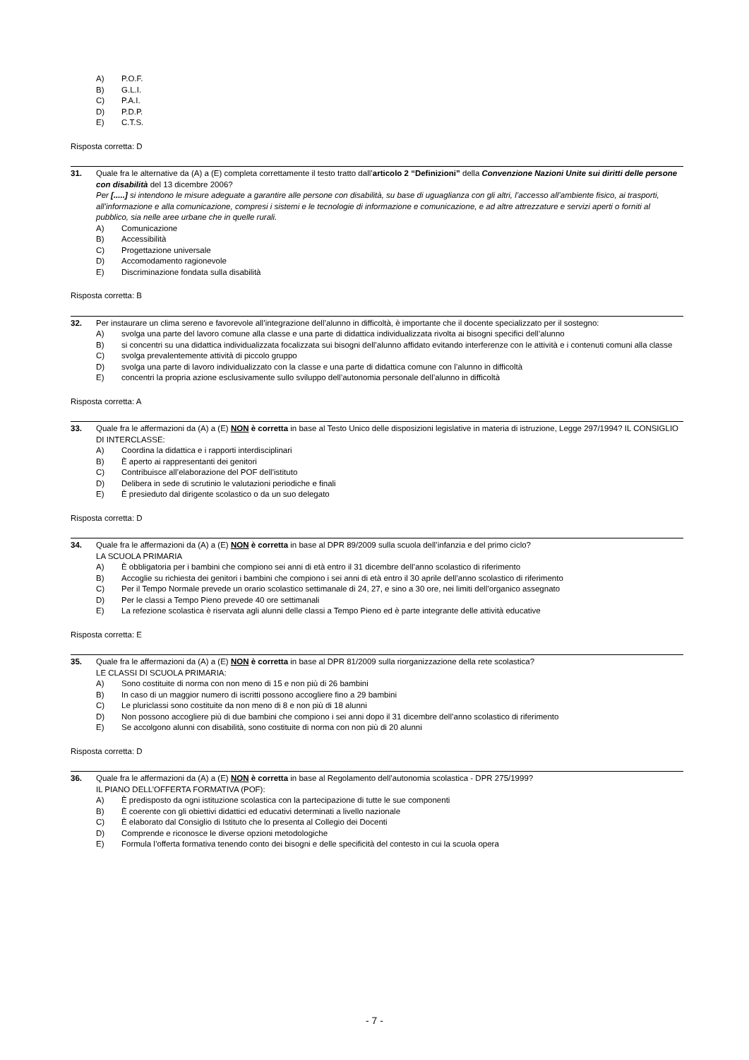A) P.O.F.
B) G.L.I.
C) P.A.I.
D) P.D.P.
E) C.T.S.
Risposta corretta: D
31. Quale fra le alternative da (A) a (E) completa correttamente il testo tratto dall’articolo 2 “Definizioni” della Convenzione Nazioni Unite sui diritti delle persone con disabilità del 13 dicembre 2006?
Per [.....] si intendono le misure adeguate a garantire alle persone con disabilità, su base di uguaglianza con gli altri, l’accesso all’ambiente fisico, ai trasporti, all’informazione e alla comunicazione, compresi i sistemi e le tecnologie di informazione e comunicazione, e ad altre attrezzature e servizi aperti o forniti al pubblico, sia nelle aree urbane che in quelle rurali.
A) Comunicazione
B) Accessibilità
C) Progettazione universale
D) Accomodamento ragionevole
E) Discriminazione fondata sulla disabilità
Risposta corretta: B
32. Per instaurare un clima sereno e favorevole all’integrazione dell’alunno in difficoltà, è importante che il docente specializzato per il sostegno:
A) svolga una parte del lavoro comune alla classe e una parte di didattica individualizzata rivolta ai bisogni specifici dell’alunno
B) si concentri su una didattica individualizzata focalizzata sui bisogni dell’alunno affidato evitando interferenze con le attività e i contenuti comuni alla classe
C) svolga prevalentemente attività di piccolo gruppo
D) svolga una parte di lavoro individualizzato con la classe e una parte di didattica comune con l’alunno in difficoltà
E) concentri la propria azione esclusivamente sullo sviluppo dell’autonomia personale dell’alunno in difficoltà
Risposta corretta: A
33. Quale fra le affermazioni da (A) a (E) NON è corretta in base al Testo Unico delle disposizioni legislative in materia di istruzione, Legge 297/1994? IL CONSIGLIO DI INTERCLASSE:
A) Coordina la didattica e i rapporti interdisciplinari
B) È aperto ai rappresentanti dei genitori
C) Contribuisce all’elaborazione del POF dell’istituto
D) Delibera in sede di scrutinio le valutazioni periodiche e finali
E) È presieduto dal dirigente scolastico o da un suo delegato
Risposta corretta: D
34. Quale fra le affermazioni da (A) a (E) NON è corretta in base al DPR 89/2009 sulla scuola dell’infanzia e del primo ciclo?
LA SCUOLA PRIMARIA
A) È obbligatoria per i bambini che compiono sei anni di età entro il 31 dicembre dell’anno scolastico di riferimento
B) Accoglie su richiesta dei genitori i bambini che compiono i sei anni di età entro il 30 aprile dell’anno scolastico di riferimento
C) Per il Tempo Normale prevede un orario scolastico settimanale di 24, 27, e sino a 30 ore, nei limiti dell’organico assegnato
D) Per le classi a Tempo Pieno prevede 40 ore settimanali
E) La refezione scolastica è riservata agli alunni delle classi a Tempo Pieno ed è parte integrante delle attività educative
Risposta corretta: E
35. Quale fra le affermazioni da (A) a (E) NON è corretta in base al DPR 81/2009 sulla riorganizzazione della rete scolastica?
LE CLASSI DI SCUOLA PRIMARIA:
A) Sono costituite di norma con non meno di 15 e non più di 26 bambini
B) In caso di un maggior numero di iscritti possono accogliere fino a 29 bambini
C) Le pluriclassi sono costituite da non meno di 8 e non più di 18 alunni
D) Non possono accogliere più di due bambini che compiono i sei anni dopo il 31 dicembre dell’anno scolastico di riferimento
E) Se accolgono alunni con disabilità, sono costituite di norma con non più di 20 alunni
Risposta corretta: D
36. Quale fra le affermazioni da (A) a (E) NON è corretta in base al Regolamento dell’autonomia scolastica - DPR 275/1999?
IL PIANO DELL’OFFERTA FORMATIVA (POF):
A) È predisposto da ogni istituzione scolastica con la partecipazione di tutte le sue componenti
B) È coerente con gli obiettivi didattici ed educativi determinati a livello nazionale
C) È elaborato dal Consiglio di Istituto che lo presenta al Collegio dei Docenti
D) Comprende e riconosce le diverse opzioni metodologiche
E) Formula l’offerta formativa tenendo conto dei bisogni e delle specificità del contesto in cui la scuola opera
- 7 -